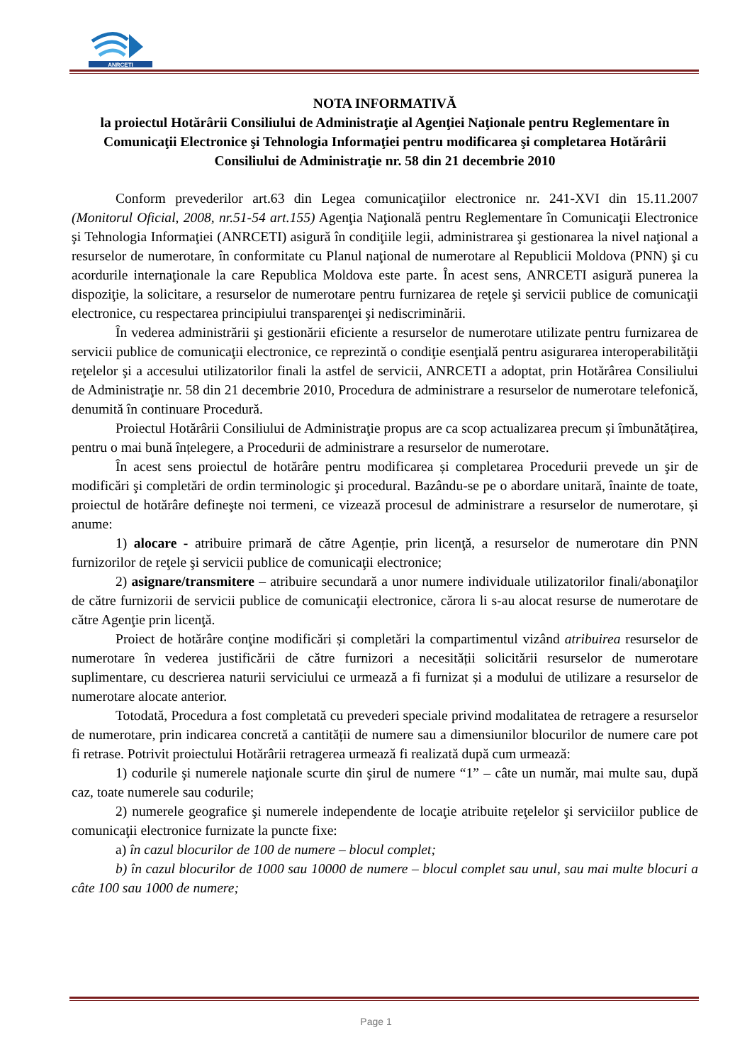ANRCETI
NOTA INFORMATIVĂ
la proiectul Hotărârii Consiliului de Administraţie al Agenţiei Naţionale pentru Reglementare în Comunicaţii Electronice şi Tehnologia Informaţiei pentru modificarea şi completarea Hotărârii Consiliului de Administraţie nr. 58 din 21 decembrie 2010
Conform prevederilor art.63 din Legea comunicaţiilor electronice nr. 241-XVI din 15.11.2007 (Monitorul Oficial, 2008, nr.51-54 art.155) Agenţia Naţională pentru Reglementare în Comunicaţii Electronice şi Tehnologia Informaţiei (ANRCETI) asigură în condiţiile legii, administrarea şi gestionarea la nivel naţional a resurselor de numerotare, în conformitate cu Planul naţional de numerotare al Republicii Moldova (PNN) şi cu acordurile internaţionale la care Republica Moldova este parte. În acest sens, ANRCETI asigură punerea la dispoziţie, la solicitare, a resurselor de numerotare pentru furnizarea de reţele şi servicii publice de comunicaţii electronice, cu respectarea principiului transparenţei şi nediscriminării.
În vederea administrării şi gestionării eficiente a resurselor de numerotare utilizate pentru furnizarea de servicii publice de comunicaţii electronice, ce reprezintă o condiţie esenţială pentru asigurarea interoperabilităţii reţelelor şi a accesului utilizatorilor finali la astfel de servicii, ANRCETI a adoptat, prin Hotărârea Consiliului de Administraţie nr. 58 din 21 decembrie 2010, Procedura de administrare a resurselor de numerotare telefonică, denumită în continuare Procedură.
Proiectul Hotărârii Consiliului de Administraţie propus are ca scop actualizarea precum și îmbunătățirea, pentru o mai bună înțelegere, a Procedurii de administrare a resurselor de numerotare.
În acest sens proiectul de hotărâre pentru modificarea și completarea Procedurii prevede un şir de modificări şi completări de ordin terminologic şi procedural. Bazându-se pe o abordare unitară, înainte de toate, proiectul de hotărâre defineşte noi termeni, ce vizează procesul de administrare a resurselor de numerotare, și anume:
1) alocare - atribuire primară de către Agenție, prin licenţă, a resurselor de numerotare din PNN furnizorilor de reţele şi servicii publice de comunicaţii electronice;
2) asignare/transmitere – atribuire secundară a unor numere individuale utilizatorilor finali/abonaţilor de către furnizorii de servicii publice de comunicaţii electronice, cărora li s-au alocat resurse de numerotare de către Agenţie prin licenţă.
Proiect de hotărâre conţine modificări și completări la compartimentul vizând atribuirea resurselor de numerotare în vederea justificării de către furnizori a necesității solicitării resurselor de numerotare suplimentare, cu descrierea naturii serviciului ce urmează a fi furnizat și a modului de utilizare a resurselor de numerotare alocate anterior.
Totodată, Procedura a fost completată cu prevederi speciale privind modalitatea de retragere a resurselor de numerotare, prin indicarea concretă a cantității de numere sau a dimensiunilor blocurilor de numere care pot fi retrase. Potrivit proiectului Hotărârii retragerea urmează fi realizată după cum urmează:
1) codurile şi numerele naţionale scurte din şirul de numere “1” – câte un număr, mai multe sau, după caz, toate numerele sau codurile;
2) numerele geografice şi numerele independente de locaţie atribuite reţelelor şi serviciilor publice de comunicaţii electronice furnizate la puncte fixe:
a) în cazul blocurilor de 100 de numere – blocul complet;
b) în cazul blocurilor de 1000 sau 10000 de numere – blocul complet sau unul, sau mai multe blocuri a câte 100 sau 1000 de numere;
Page 1